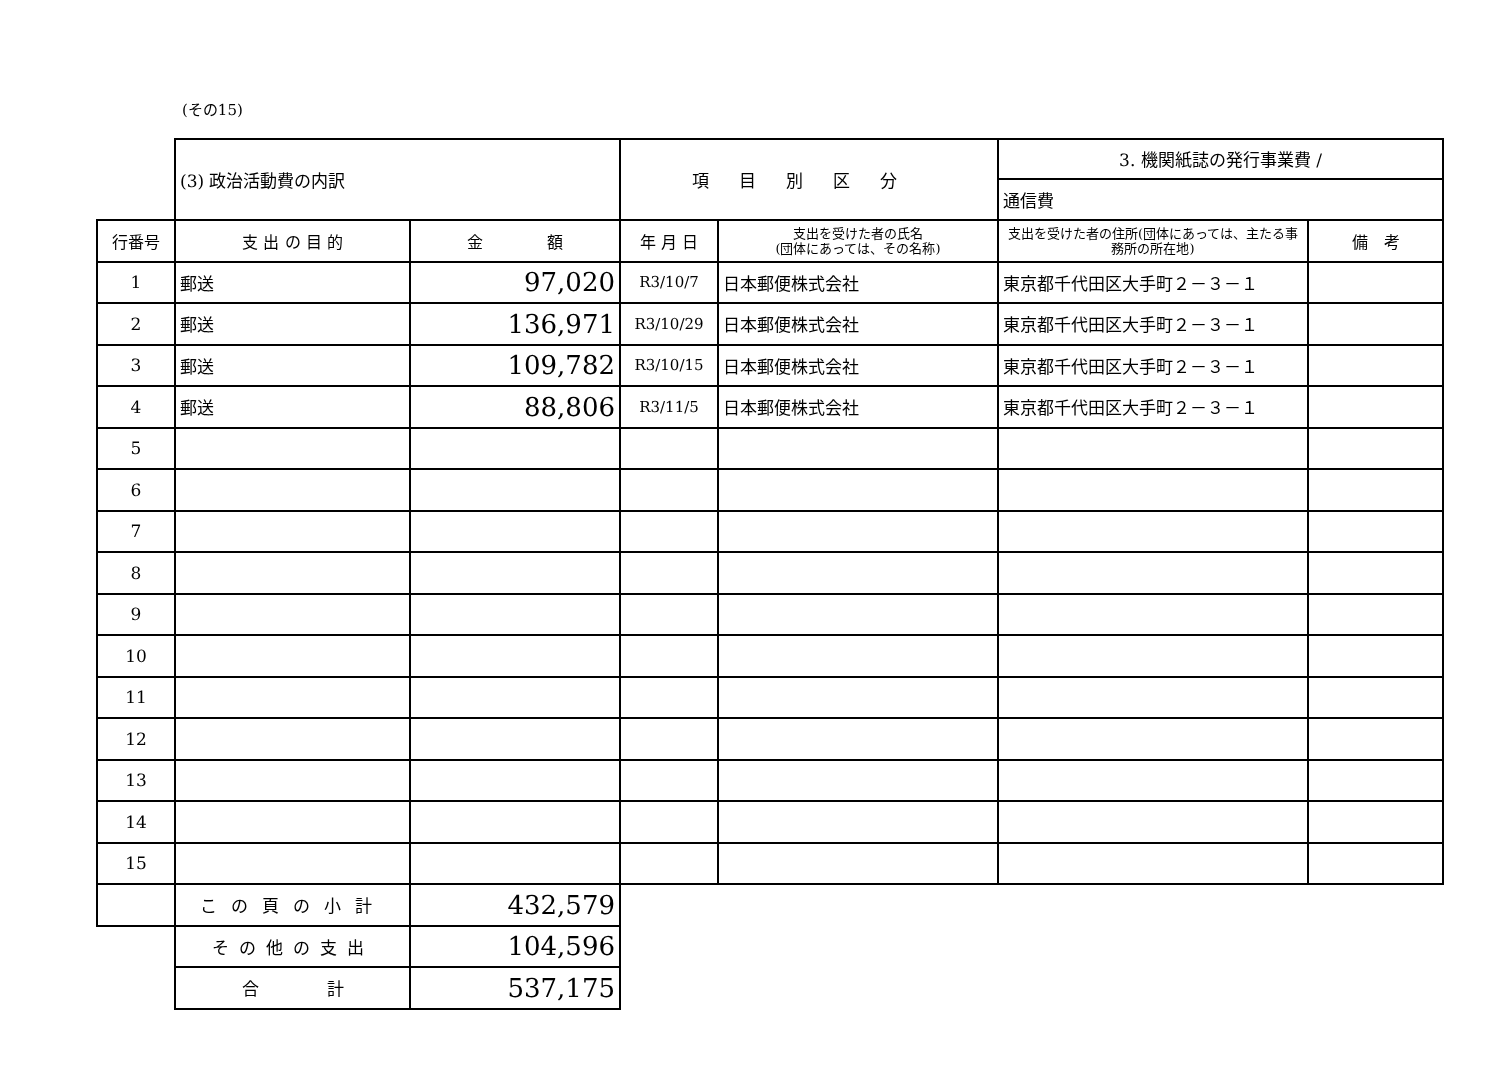(その15)
| | (3) 政治活動費の内訳 | | 項目別区分 | | 3. 機関紙誌の発行事業費 / | |
| | | | | | 通信費 | |
| 行番号 | 支 出 の 目 的 | 金 額 | 年 月 日 | 支出を受けた者の氏名 (団体にあっては、その名称) | 支出を受けた者の住所(団体にあっては、主たる事務所の所在地) | 備 考 |
| 1 | 郵送 | 97,020 | R3/10/7 | 日本郵便株式会社 | 東京都千代田区大手町２－３－１ | |
| 2 | 郵送 | 136,971 | R3/10/29 | 日本郵便株式会社 | 東京都千代田区大手町２－３－１ | |
| 3 | 郵送 | 109,782 | R3/10/15 | 日本郵便株式会社 | 東京都千代田区大手町２－３－１ | |
| 4 | 郵送 | 88,806 | R3/11/5 | 日本郵便株式会社 | 東京都千代田区大手町２－３－１ | |
| 5 | | | | | | |
| 6 | | | | | | |
| 7 | | | | | | |
| 8 | | | | | | |
| 9 | | | | | | |
| 10 | | | | | | |
| 11 | | | | | | |
| 12 | | | | | | |
| 13 | | | | | | |
| 14 | | | | | | |
| 15 | | | | | | |
| | この頁の小計 | 432,579 | | | | |
| | その他の支出 | 104,596 | | | | |
| | 合 計 | 537,175 | | | | |